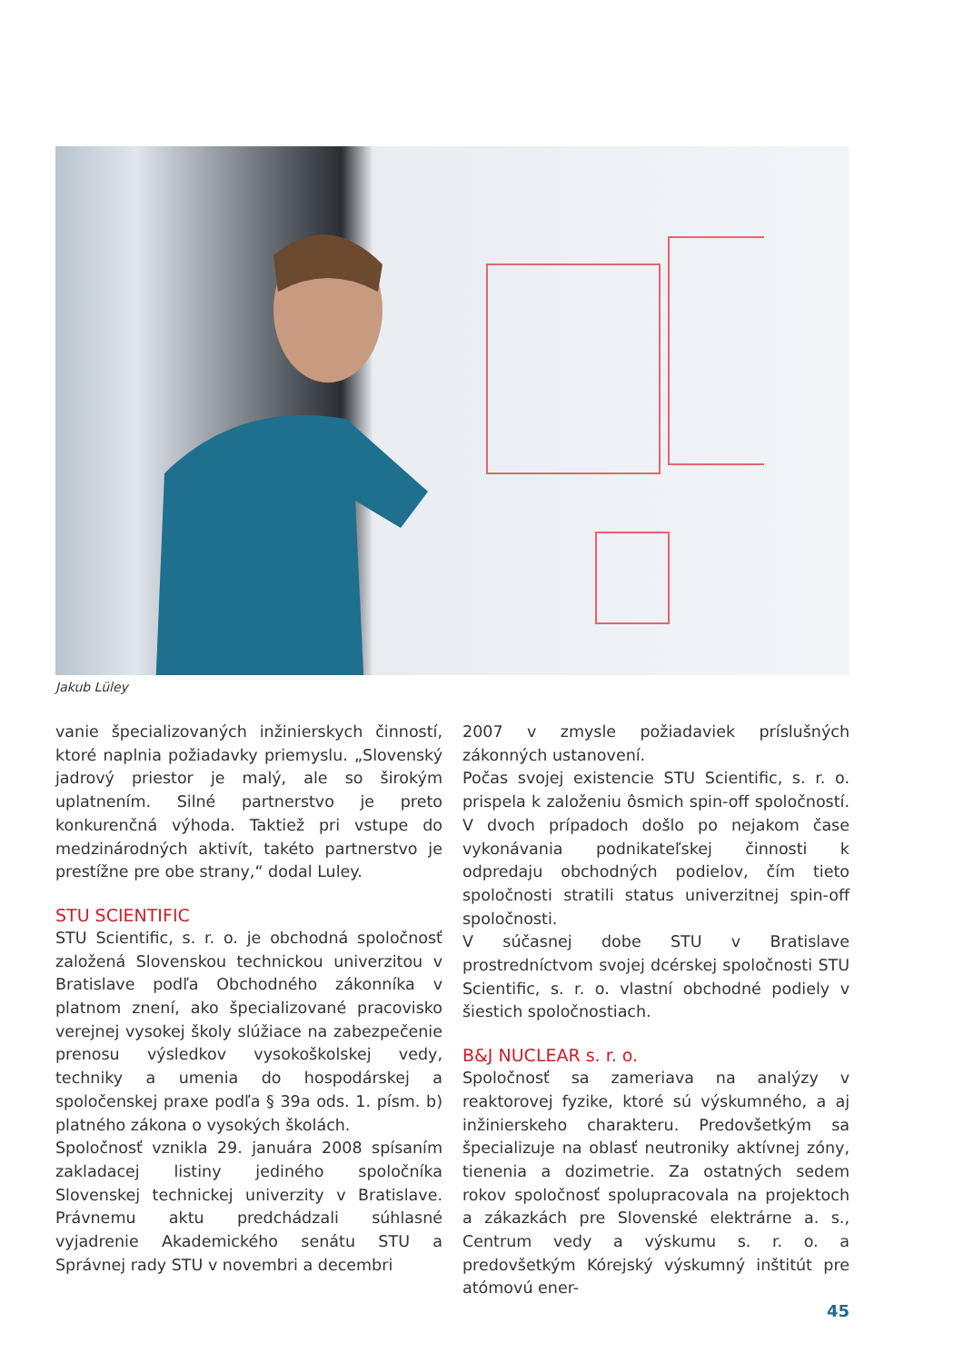Jakub Lüley
vanie špecializovaných inžinierskych činností, ktoré naplnia požiadavky priemyslu. „Slovenský jadrový priestor je malý, ale so širokým uplatnením. Silné partnerstvo je preto konkurenčná výhoda. Taktiež pri vstupe do medzinárodných aktivít, takéto partnerstvo je prestížne pre obe strany,“ dodal Luley.
STU SCIENTIFIC
STU Scientific, s. r. o. je obchodná spoločnosť založená Slovenskou technickou univerzitou v Bratislave podľa Obchodného zákonníka v platnom znení, ako špecializované pracovisko verejnej vysokej školy slúžiace na zabezpečenie prenosu výsledkov vysokoškolskej vedy, techniky a umenia do hospodárskej a spoločenskej praxe podľa § 39a ods. 1. písm. b) platného zákona o vysokých školách.
Spoločnosť vznikla 29. januára 2008 spísaním zakladacej listiny jediného spoločníka Slovenskej technickej univerzity v Bratislave. Právnemu aktu predchádzali súhlasné vyjadrenie Akademického senátu STU a Správnej rady STU v novembri a decembri
2007 v zmysle požiadaviek príslušných zákonných ustanovení.
Počas svojej existencie STU Scientific, s. r. o. prispela k založeniu ôsmich spin-off spoločností. V dvoch prípadoch došlo po nejakom čase vykonávania podnikateľskej činnosti k odpredaju obchodných podielov, čím tieto spoločnosti stratili status univerzitnej spin-off spoločnosti.
V súčasnej dobe STU v Bratislave prostredníctvom svojej dcérskej spoločnosti STU Scientific, s. r. o. vlastní obchodné podiely v šiestich spoločnostiach.
B&J NUCLEAR s. r. o.
Spoločnosť sa zameriava na analýzy v reaktorovej fyzike, ktoré sú výskumného, a aj inžinierskeho charakteru. Predovšetkým sa špecializuje na oblasť neutroniky aktívnej zóny, tienenia a dozimetrie. Za ostatných sedem rokov spoločnosť spolupracovala na projektoch a zákazkách pre Slovenské elektrárne a. s., Centrum vedy a výskumu s. r. o. a predovšetkým Kórejský výskumný inštitút pre atómovú ener-
45